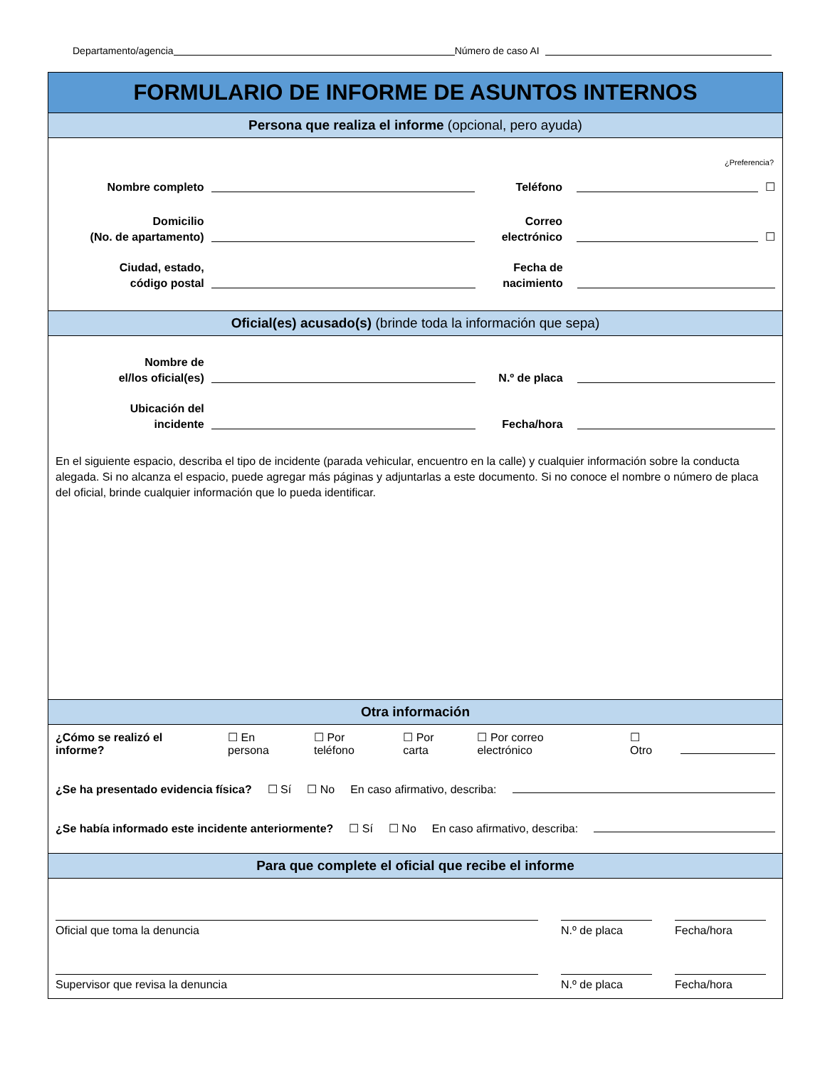Departamento/agencia Número de caso AI
FORMULARIO DE INFORME DE ASUNTOS INTERNOS
Persona que realiza el informe (opcional, pero ayuda)
¿Preferencia?
Nombre completo
Teléfono
☐
Domicilio
(No. de apartamento)
Correo electrónico
☐
Ciudad, estado,
código postal
Fecha de
nacimiento
Oficial(es) acusado(s) (brinde toda la información que sepa)
Nombre de
el/los oficial(es)
N.º de placa
Ubicación del
incidente
Fecha/hora
En el siguiente espacio, describa el tipo de incidente (parada vehicular, encuentro en la calle) y cualquier información sobre la conducta alegada. Si no alcanza el espacio, puede agregar más páginas y adjuntarlas a este documento. Si no conoce el nombre o número de placa del oficial, brinde cualquier información que lo pueda identificar.
Otra información
¿Cómo se realizó el informe? ☐ En persona ☐ Por teléfono ☐ Por carta ☐ Por correo electrónico ☐ Otro
¿Se ha presentado evidencia física? ☐ Sí ☐ No En caso afirmativo, describa:
¿Se había informado este incidente anteriormente? ☐ Sí ☐ No En caso afirmativo, describa:
Para que complete el oficial que recibe el informe
Oficial que toma la denuncia N.º de placa Fecha/hora
Supervisor que revisa la denuncia N.º de placa Fecha/hora